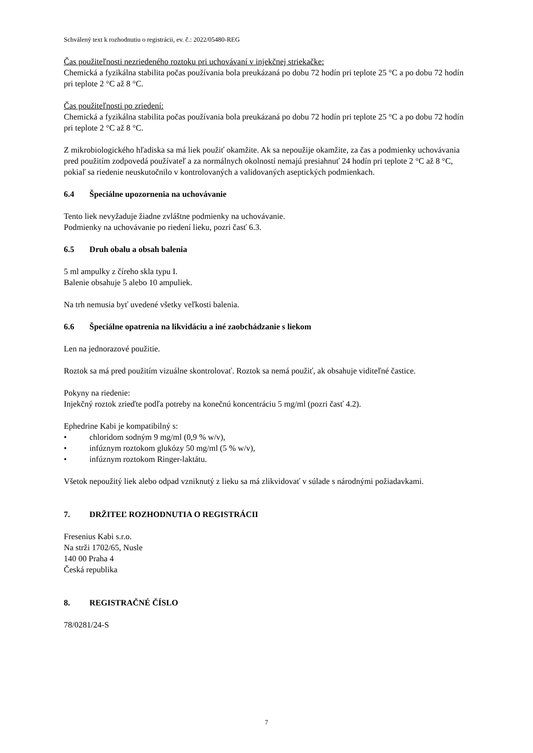Schválený text k rozhodnutiu o registrácii, ev. č.: 2022/05480-REG
Čas použiteľnosti nezriedeného roztoku pri uchovávaní v injekčnej striekačke:
Chemická a fyzikálna stabilita počas používania bola preukázaná po dobu 72 hodín pri teplote 25 °C a po dobu 72 hodín pri teplote 2 °C až 8 °C.
Čas použiteľnosti po zriedení:
Chemická a fyzikálna stabilita počas používania bola preukázaná po dobu 72 hodín pri teplote 25 °C a po dobu 72 hodín pri teplote 2 °C až 8 °C.
Z mikrobiologického hľadiska sa má liek použiť okamžite. Ak sa nepoužije okamžite, za čas a podmienky uchovávania pred použitím zodpovedá používateľ a za normálnych okolností nemajú presiahnuť 24 hodín pri teplote 2 °C až 8 °C, pokiaľ sa riedenie neuskutočnilo v kontrolovaných a validovaných aseptických podmienkach.
6.4 Špeciálne upozornenia na uchovávanie
Tento liek nevyžaduje žiadne zvláštne podmienky na uchovávanie.
Podmienky na uchovávanie po riedení lieku, pozri časť 6.3.
6.5 Druh obalu a obsah balenia
5 ml ampulky z číreho skla typu I.
Balenie obsahuje 5 alebo 10 ampuliek.
Na trh nemusia byť uvedené všetky veľkosti balenia.
6.6 Špeciálne opatrenia na likvidáciu a iné zaobchádzanie s liekom
Len na jednorazové použitie.
Roztok sa má pred použitím vizuálne skontrolovať. Roztok sa nemá použiť, ak obsahuje viditeľné častice.
Pokyny na riedenie:
Injekčný roztok zrieďte podľa potreby na konečnú koncentráciu 5 mg/ml (pozri časť 4.2).
Ephedrine Kabi je kompatibilný s:
• chloridom sodným 9 mg/ml (0,9 % w/v),
• infúznym roztokom glukózy 50 mg/ml (5 % w/v),
• infúznym roztokom Ringer-laktátu.
Všetok nepoužitý liek alebo odpad vzniknutý z lieku sa má zlikvidovať v súlade s národnými požiadavkami.
7. DRŽITEĽ ROZHODNUTIA O REGISTRÁCII
Fresenius Kabi s.r.o.
Na strži 1702/65, Nusle
140 00 Praha 4
Česká republika
8. REGISTRAČNÉ ČÍSLO
78/0281/24-S
7